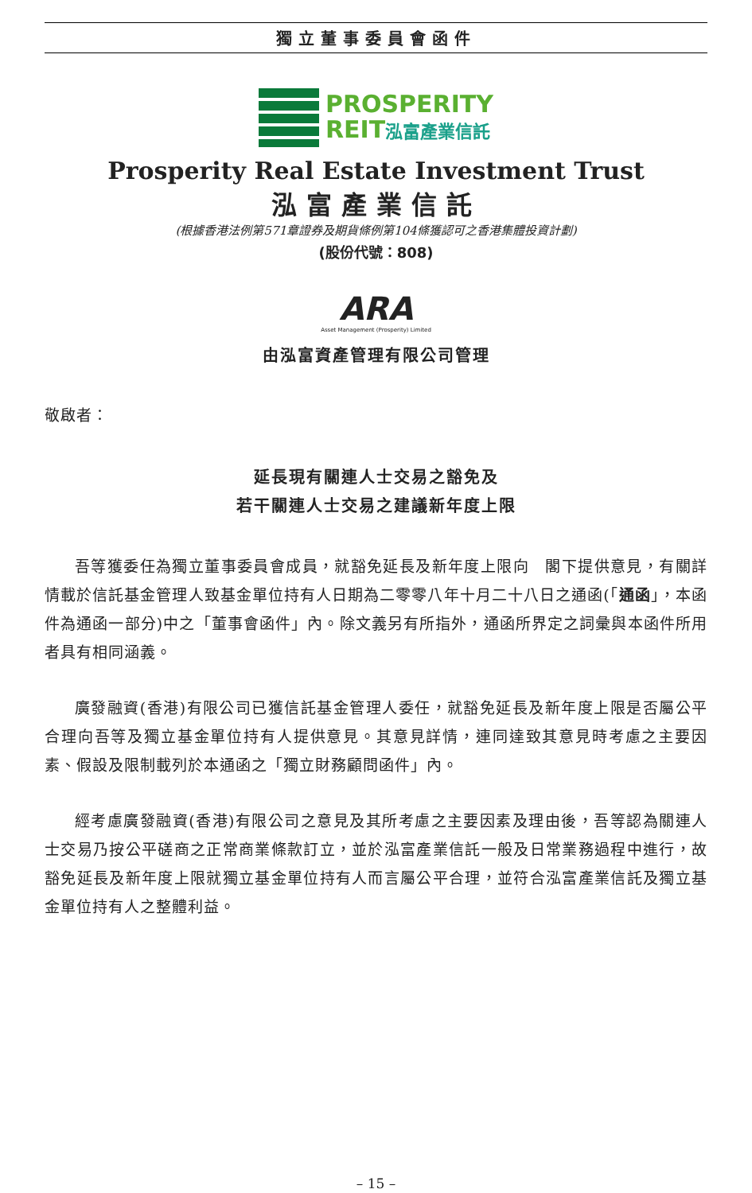獨立董事委員會函件
PROSPERITY
REIT泓富產業信託
Prosperity Real Estate Investment Trust
泓富產業信託
(根據香港法例第571章證券及期貨條例第104條獲認可之香港集體投資計劃)
(股份代號：808)
ARA
Asset Management (Prosperity) Limited
由泓富資產管理有限公司管理
敬啟者：
延長現有關連人士交易之豁免及
若干關連人士交易之建議新年度上限
吾等獲委任為獨立董事委員會成員，就豁免延長及新年度上限向　閣下提供意見，有關詳情載於信託基金管理人致基金單位持有人日期為二零零八年十月二十八日之通函(「通函」，本函件為通函一部分)中之「董事會函件」內。除文義另有所指外，通函所界定之詞彙與本函件所用者具有相同涵義。
廣發融資(香港)有限公司已獲信託基金管理人委任，就豁免延長及新年度上限是否屬公平合理向吾等及獨立基金單位持有人提供意見。其意見詳情，連同達致其意見時考慮之主要因素、假設及限制載列於本通函之「獨立財務顧問函件」內。
經考慮廣發融資(香港)有限公司之意見及其所考慮之主要因素及理由後，吾等認為關連人士交易乃按公平磋商之正常商業條款訂立，並於泓富產業信託一般及日常業務過程中進行，故豁免延長及新年度上限就獨立基金單位持有人而言屬公平合理，並符合泓富產業信託及獨立基金單位持有人之整體利益。
– 15 –